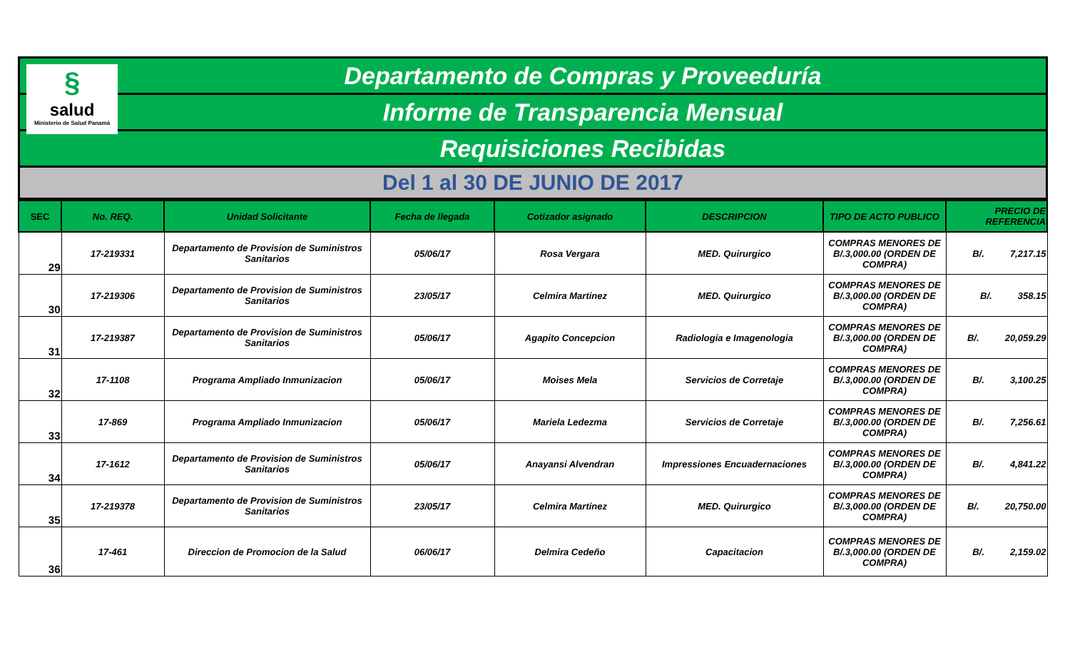§
salud
Ministerio de Salud Panamá
Departamento de Compras y Proveeduría
Informe de Transparencia Mensual
Requisiciones Recibidas
Del 1 al 30 DE JUNIO DE 2017
| SEC | No. REQ. | Unidad Solicitante | Fecha de llegada | Cotizador asignado | DESCRIPCION | TIPO DE ACTO PUBLICO | PRECIO DE REFERENCIA |
| --- | --- | --- | --- | --- | --- | --- | --- |
| 29 | 17-219331 | Departamento de Provision de Suministros Sanitarios | 05/06/17 | Rosa Vergara | MED. Quirurgico | COMPRAS MENORES DE B/.3,000.00 (ORDEN DE COMPRA) | B/. 7,217.15 |
| 30 | 17-219306 | Departamento de Provision de Suministros Sanitarios | 23/05/17 | Celmira Martinez | MED. Quirurgico | COMPRAS MENORES DE B/.3,000.00 (ORDEN DE COMPRA) | B/. 358.15 |
| 31 | 17-219387 | Departamento de Provision de Suministros Sanitarios | 05/06/17 | Agapito Concepcion | Radiologia e Imagenologia | COMPRAS MENORES DE B/.3,000.00 (ORDEN DE COMPRA) | B/. 20,059.29 |
| 32 | 17-1108 | Programa Ampliado Inmunizacion | 05/06/17 | Moises Mela | Servicios de Corretaje | COMPRAS MENORES DE B/.3,000.00 (ORDEN DE COMPRA) | B/. 3,100.25 |
| 33 | 17-869 | Programa Ampliado Inmunizacion | 05/06/17 | Mariela Ledezma | Servicios de Corretaje | COMPRAS MENORES DE B/.3,000.00 (ORDEN DE COMPRA) | B/. 7,256.61 |
| 34 | 17-1612 | Departamento de Provision de Suministros Sanitarios | 05/06/17 | Anayansi Alvendran | Impressiones Encuadernaciones | COMPRAS MENORES DE B/.3,000.00 (ORDEN DE COMPRA) | B/. 4,841.22 |
| 35 | 17-219378 | Departamento de Provision de Suministros Sanitarios | 23/05/17 | Celmira Martinez | MED. Quirurgico | COMPRAS MENORES DE B/.3,000.00 (ORDEN DE COMPRA) | B/. 20,750.00 |
| 36 | 17-461 | Direccion de Promocion de la Salud | 06/06/17 | Delmira Cedeño | Capacitacion | COMPRAS MENORES DE B/.3,000.00 (ORDEN DE COMPRA) | B/. 2,159.02 |